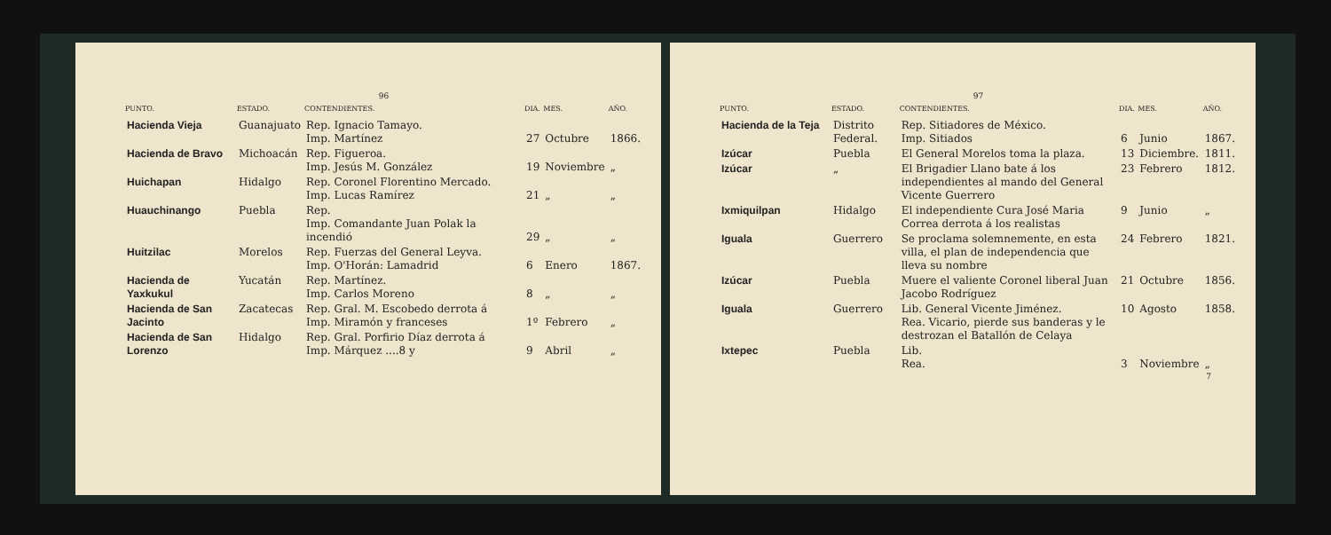96
| PUNTO. | ESTADO. | CONTENDIENTES. | DIA. | MES. | AÑO. |
| --- | --- | --- | --- | --- | --- |
| Hacienda Vieja | Guanajuato | Rep. Ignacio Tamayo. Imp. Martínez | 27 | Octubre | 1866. |
| Hacienda de Bravo | Michoacán | Rep. Figueroa. Imp. Jesús M. González | 19 | Noviembre | „ |
| Huichapan | Hidalgo | Rep. Coronel Florentino Mercado. Imp. Lucas Ramírez | 21 | „ | „ |
| Huauchinango | Puebla | Rep. Imp. Comandante Juan Polak la incendió | 29 | „ | „ |
| Huitzilac | Morelos | Rep. Fuerzas del General Leyva. Imp. O'Horán: Lamadrid | 6 | Enero | 1867. |
| Hacienda de Yaxkukul | Yucatán | Rep. Martínez. Imp. Carlos Moreno | 8 | „ | „ |
| Hacienda de San Jacinto | Zacatecas | Rep. Gral. M. Escobedo derrota á Imp. Miramón y franceses | 1º | Febrero | „ |
| Hacienda de San Lorenzo | Hidalgo | Rep. Gral. Porfirio Díaz derrota á Imp. Márquez ....8 y | 9 | Abril | „ |
97
| PUNTO. | ESTADO. | CONTENDIENTES. | DIA. | MES. | AÑO. |
| --- | --- | --- | --- | --- | --- |
| Hacienda de la Teja | Distrito Federal. | Rep. Sitiadores de México. Imp. Sitiados | 6 | Junio | 1867. |
| Izúcar | Puebla | El General Morelos toma la plaza. | 13 | Diciembre. | 1811. |
| Izúcar | „ | El Brigadier Llano bate á los independientes al mando del General Vicente Guerrero | 23 | Febrero | 1812. |
| Ixmiquilpan | Hidalgo | El independiente Cura José Maria Correa derrota á los realistas | 9 | Junio | „ |
| Iguala | Guerrero | Se proclama solemnemente, en esta villa, el plan de independencia que lleva su nombre | 24 | Febrero | 1821. |
| Izúcar | Puebla | Muere el valiente Coronel liberal Juan Jacobo Rodríguez | 21 | Octubre | 1856. |
| Iguala | Guerrero | Lib. General Vicente Jiménez. Rea. Vicario, pierde sus banderas y le destrozan el Batallón de Celaya | 10 | Agosto | 1858. |
| Ixtepec | Puebla | Lib. Rea. | 3 | Noviembre | „ |
7